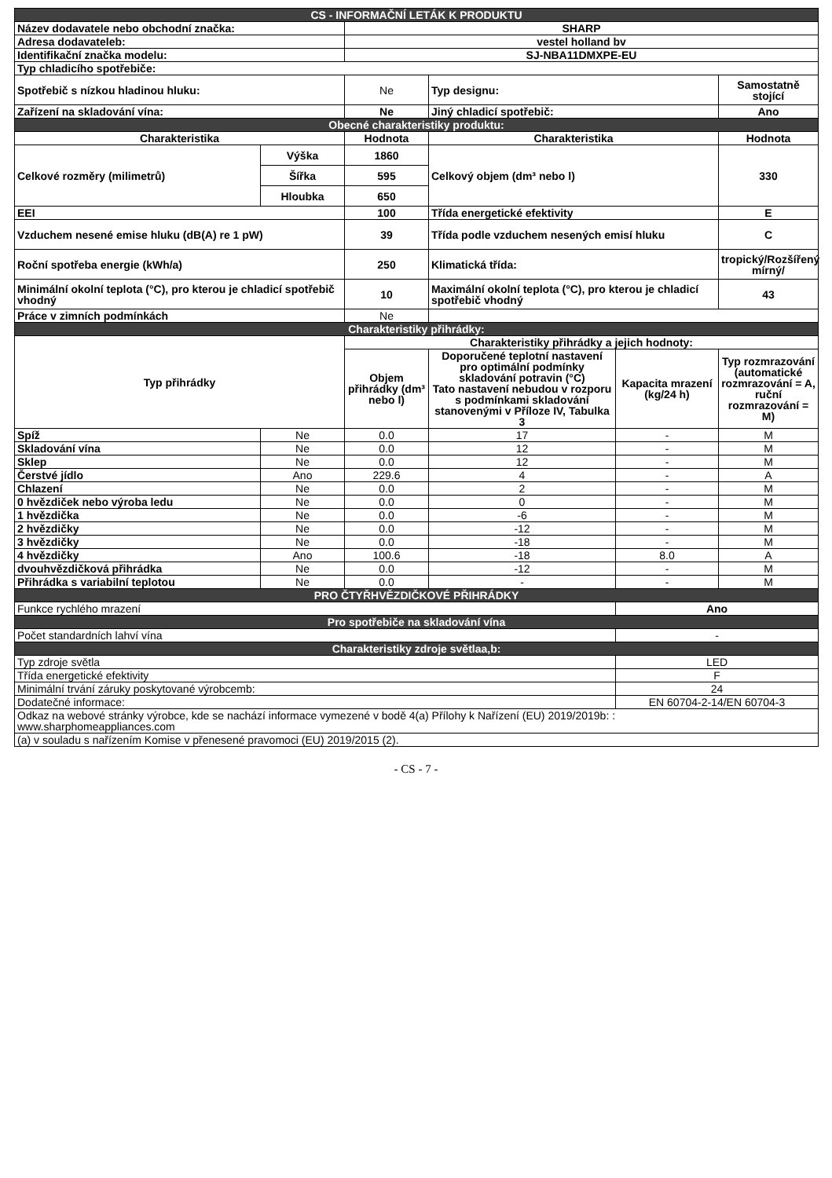| CS - INFORMAČNÍ LETÁK K PRODUKTU | | | | | |
| Název dodavatele nebo obchodní značka: | | SHARP | | | |
| Adresa dodavateleb: | | vestel holland bv | | | |
| Identifikační značka modelu: | | SJ-NBA11DMXPE-EU | | | |
| Typ chladicího spotřebiče: | | | | | |
| Spotřebič s nízkou hladinou hluku: | | Ne | Typ designu: | | Samostatně stojící |
| Zařízení na skladování vína: | | Ne | Jiný chladicí spotřebič: | | Ano |
| Obecné charakteristiky produktu: | | | | | |
| Charakteristika | | Hodnota | Charakteristika | | Hodnota |
| Celkové rozměry (milimetrů) | Výška | 1860 | Celkový objem (dm³ nebo l) | | 330 |
| | Šířka | 595 | | | |
| | Hloubka | 650 | | | |
| EEI | | 100 | Třída energetické efektivity | | E |
| Vzduchem nesené emise hluku (dB(A) re 1 pW) | | 39 | Třída podle vzduchem nesených emisí hluku | | C |
| Roční spotřeba energie (kWh/a) | | 250 | Klimatická třída: | | tropický/Rozšířený mírný/ |
| Minimální okolní teplota (°C), pro kterou je chladicí spotřebič vhodný | | 10 | Maximální okolní teplota (°C), pro kterou je chladicí spotřebič vhodný | | 43 |
| Práce v zimních podmínkách | | Ne | | | |
| Charakteristiky přihrádky: | | | | | |
| Typ přihrádky | | Charakteristiky přihrádky a jejich hodnoty: | | | |
| | | Objem přihrádky (dm³ nebo l) | Doporučené teplotní nastavení pro optimální podmínky skladování potravin (°C) Tato nastavení nebudou v rozporu s podmínkami skladování stanovenými v Příloze IV, Tabulka 3 | Kapacita mrazení (kg/24 h) | Typ rozmrazování (automatické rozmrazování = A, ruční rozmrazování = M) |
| Spíž | Ne | 0.0 | 17 | - | M |
| Skladování vína | Ne | 0.0 | 12 | - | M |
| Sklep | Ne | 0.0 | 12 | - | M |
| Čerstvé jídlo | Ano | 229.6 | 4 | - | A |
| Chlazení | Ne | 0.0 | 2 | - | M |
| 0 hvězdiček nebo výroba ledu | Ne | 0.0 | 0 | - | M |
| 1 hvězdička | Ne | 0.0 | -6 | - | M |
| 2 hvězdičky | Ne | 0.0 | -12 | - | M |
| 3 hvězdičky | Ne | 0.0 | -18 | - | M |
| 4 hvězdičky | Ano | 100.6 | -18 | 8.0 | A |
| dvouhvězdičková přihrádka | Ne | 0.0 | -12 | - | M |
| Přihrádka s variabilní teplotou | Ne | 0.0 | - | - | M |
| PRO ČTYŘHVĚZDIČKOVÉ PŘIHRÁDKY | | | | | |
| Funkce rychlého mrazení | | | | Ano | |
| Pro spotřebiče na skladování vína | | | | | |
| Počet standardních lahví vína | | | | - | |
| Charakteristiky zdroje světlaa,b: | | | | | |
| Typ zdroje světla | | | | LED | |
| Třída energetické efektivity | | | | F | |
| Minimální trvání záruky poskytované výrobcemb: | | | | 24 | |
| Dodatečné informace: | | | | EN 60704-2-14/EN 60704-3 | |
| Odkaz na webové stránky výrobce, kde se nachází informace vymezené v bodě 4(a) Přílohy k Nařízení (EU) 2019/2019b: : www.sharphomeappliances.com | | | | | |
| (a) v souladu s nařízením Komise v přenesené pravomoci (EU) 2019/2015 (2). | | | | | |
- CS - 7 -